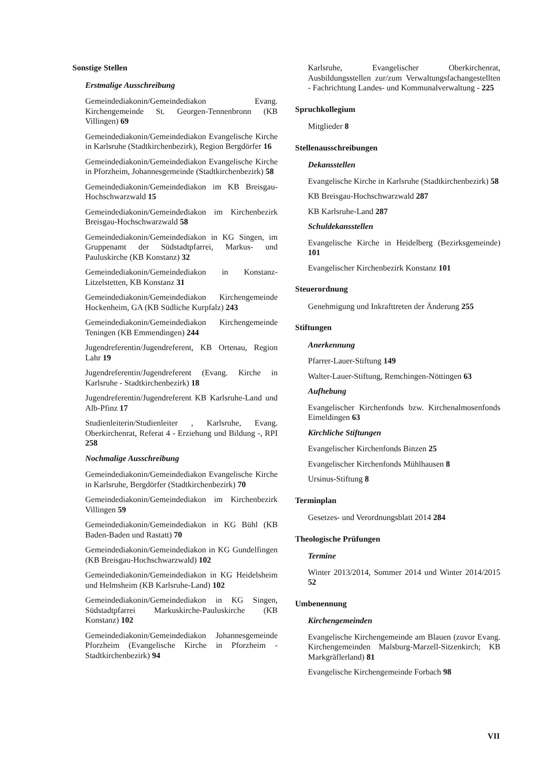Sonstige Stellen
Erstmalige Ausschreibung
Gemeindediakonin/Gemeindediakon Evang. Kirchengemeinde St. Georgen-Tennenbronn (KB Villingen) 69
Gemeindediakonin/Gemeindediakon Evangelische Kirche in Karlsruhe (Stadtkirchenbezirk), Region Bergdörfer 16
Gemeindediakonin/Gemeindediakon Evangelische Kirche in Pforzheim, Johannesgemeinde (Stadtkirchenbezirk) 58
Gemeindediakonin/Gemeindediakon im KB Breisgau-Hochschwarzwald 15
Gemeindediakonin/Gemeindediakon im Kirchenbezirk Breisgau-Hochschwarzwald 58
Gemeindediakonin/Gemeindediakon in KG Singen, im Gruppenamt der Südstadtpfarrei, Markus- und Pauluskirche (KB Konstanz) 32
Gemeindediakonin/Gemeindediakon in Konstanz-Litzelstetten, KB Konstanz 31
Gemeindediakonin/Gemeindediakon Kirchengemeinde Hockenheim, GA (KB Südliche Kurpfalz) 243
Gemeindediakonin/Gemeindediakon Kirchengemeinde Teningen (KB Emmendingen) 244
Jugendreferentin/Jugendreferent, KB Ortenau, Region Lahr 19
Jugendreferentin/Jugendreferent (Evang. Kirche in Karlsruhe - Stadtkirchenbezirk) 18
Jugendreferentin/Jugendreferent KB Karlsruhe-Land und Alb-Pfinz 17
Studienleiterin/Studienleiter , Karlsruhe, Evang. Oberkirchenrat, Referat 4 - Erziehung und Bildung -, RPI 258
Nochmalige Ausschreibung
Gemeindediakonin/Gemeindediakon Evangelische Kirche in Karlsruhe, Bergdörfer (Stadtkirchenbezirk) 70
Gemeindediakonin/Gemeindediakon im Kirchenbezirk Villingen 59
Gemeindediakonin/Gemeindediakon in KG Bühl (KB Baden-Baden und Rastatt) 70
Gemeindediakonin/Gemeindediakon in KG Gundelfingen (KB Breisgau-Hochschwarzwald) 102
Gemeindediakonin/Gemeindediakon in KG Heidelsheim und Helmsheim (KB Karlsruhe-Land) 102
Gemeindediakonin/Gemeindediakon in KG Singen, Südstadtpfarrei Markuskirche-Pauluskirche (KB Konstanz) 102
Gemeindediakonin/Gemeindediakon Johannesgemeinde Pforzheim (Evangelische Kirche in Pforzheim - Stadtkirchenbezirk) 94
Karlsruhe, Evangelischer Oberkirchenrat, Ausbildungsstellen zur/zum Verwaltungsfachangestellten - Fachrichtung Landes- und Kommunalverwaltung - 225
Spruchkollegium
Mitglieder 8
Stellenausschreibungen
Dekansstellen
Evangelische Kirche in Karlsruhe (Stadtkirchenbezirk) 58
KB Breisgau-Hochschwarzwald 287
KB Karlsruhe-Land 287
Schuldekansstellen
Evangelische Kirche in Heidelberg (Bezirksgemeinde) 101
Evangelischer Kirchenbezirk Konstanz 101
Steuerordnung
Genehmigung und Inkrafttreten der Änderung 255
Stiftungen
Anerkennung
Pfarrer-Lauer-Stiftung 149
Walter-Lauer-Stiftung, Remchingen-Nöttingen 63
Aufhebung
Evangelischer Kirchenfonds bzw. Kirchenalmosenfonds Eimeldingen 63
Kirchliche Stiftungen
Evangelischer Kirchenfonds Binzen 25
Evangelischer Kirchenfonds Mühlhausen 8
Ursinus-Stiftung 8
Terminplan
Gesetzes- und Verordnungsblatt 2014 284
Theologische Prüfungen
Termine
Winter 2013/2014, Sommer 2014 und Winter 2014/2015 52
Umbenennung
Kirchengemeinden
Evangelische Kirchengemeinde am Blauen (zuvor Evang. Kirchengemeinden Malsburg-Marzell-Sitzenkirch; KB Markgräflerland) 81
Evangelische Kirchengemeinde Forbach 98
VII